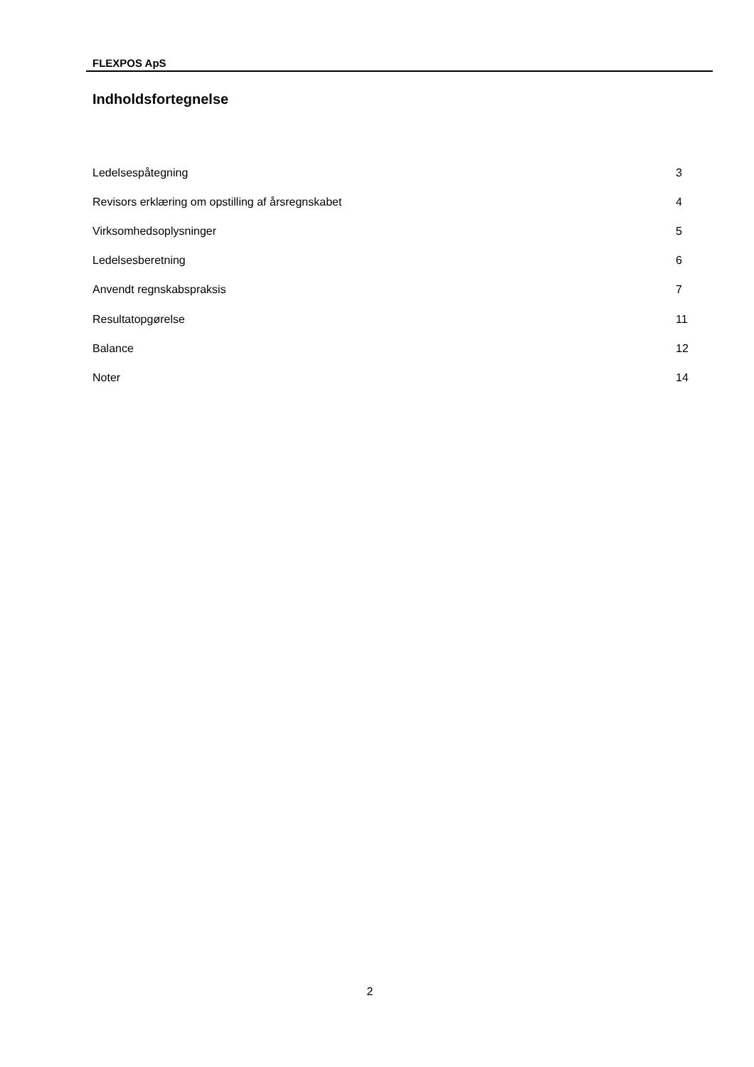FLEXPOS ApS
Indholdsfortegnelse
| Ledelsespåtegning | 3 |
| Revisors erklæring om opstilling af årsregnskabet | 4 |
| Virksomhedsoplysninger | 5 |
| Ledelsesberetning | 6 |
| Anvendt regnskabspraksis | 7 |
| Resultatopgørelse | 11 |
| Balance | 12 |
| Noter | 14 |
2